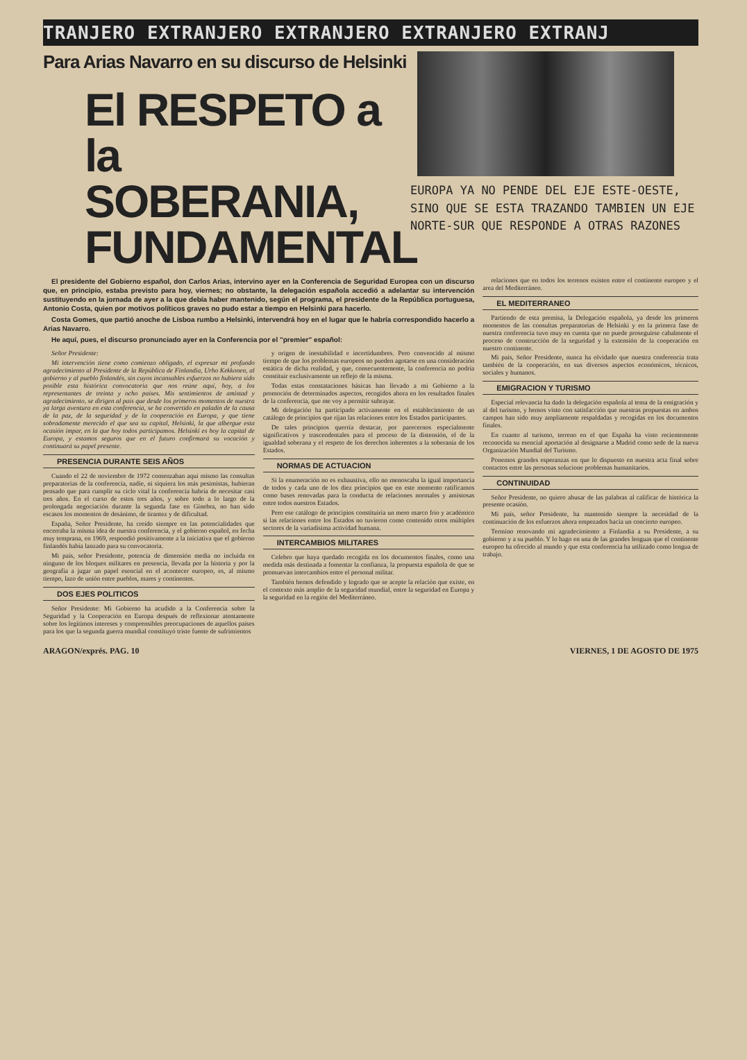TRANJERO EXTRANJERO EXTRANJERO EXTRANJERO EXTRANJ
Para Arias Navarro en su discurso de Helsinki
El RESPETO a la
SOBERANIA,
FUNDAMENTAL
EUROPA YA NO PENDE DEL EJE ESTE-OESTE, SINO QUE SE ESTA TRAZANDO TAMBIEN UN EJE NORTE-SUR QUE RESPONDE A OTRAS RAZONES
El presidente del Gobierno español, don Carlos Arias, intervino ayer en la Conferencia de Seguridad Europea con un discurso que, en principio, estaba previsto para hoy, viernes; no obstante, la delegación española accedió a adelantar su intervención sustituyendo en la jornada de ayer a la que debía haber mantenido, según el programa, el presidente de la República portuguesa, Antonio Costa, quien por motivos políticos graves no pudo estar a tiempo en Helsinki para hacerlo.
Costa Gomes, que partió anoche de Lisboa rumbo a Helsinki, intervendrá hoy en el lugar que le habría correspondido hacerlo a Arias Navarro.
He aquí, pues, el discurso pronunciado ayer en la Conferencia por el "premier" español:
Señor Presidente:
Mi intervención tiene como comienzo obligado, el expresar mi profundo agradecimiento al Presidente de la República de Finlandia, Urho Kekkonen, al gobierno y al pueblo finlandés, sin cuyos incansables esfuerzos no hubiera sido posible esta histórica convocatoria que nos reúne aquí, hoy, a los representantes de treinta y ocho países. Mis sentimientos de amistad y agradecimiento, se dirigen al país que desde los primeros momentos de nuestra ya larga aventura en esta conferencia, se ha convertido en paladín de la causa de la paz, de la seguridad y de la cooperación en Europa, y que tiene sobradamente merecido el que sea su capital, Helsinki, la que albergue esta ocasión impar, en la que hoy todos participamos. Helsinki es hoy la capital de Europa, y estamos seguros que en el futuro confirmará su vocación y continuará su papel presente.
PRESENCIA DURANTE SEIS AÑOS
Cuando el 22 de noviembre de 1972 comenzaban aquí mismo las consultas preparatorias de la conferencia, nadie, ni siquiera los más pesimistas, hubieran pensado que para cumplir su ciclo vital la conferencia habría de necesitar casi tres años. En el curso de estos tres años, y sobre todo a lo largo de la prolongada negociación durante la segunda fase en Ginebra, no han sido escasos los momentos de desánimo, de tirantez y de dificultad.
España, Señor Presidente, ha creído siempre en las potencialidades que encerraba la misma idea de nuestra conferencia, y el gobierno español, en fecha muy temprana, en 1969, respondió positivamente a la iniciativa que el gobierno finlandés había lanzado para su convocatoria.
Mi país, señor Presidente, potencia de dimensión media no incluida en ninguno de los bloques militares en presencia, llevada por la historia y por la geografía a jugar un papel esencial en el acontecer europeo, es, al mismo tiempo, lazo de unión entre pueblos, mares y continentes.
DOS EJES POLITICOS
Señor Presidente: Mi Gobierno ha acudido a la Conferencia sobre la Seguridad y la Cooperación en Europa después de reflexionar atentamente sobre los legítimos intereses y comprensibles preocupaciones de aquellos países para los que la segunda guerra mundial constituyó triste fuente de sufrimientos
y origen de inestabilidad e incertidumbres. Pero convencido al mismo tiempo de que los problemas europeos no pueden agotarse en una consideración estática de dicha realidad, y que, consecuentemente, la conferencia no podría constituir exclusivamente un reflejo de la misma.
Todas estas constataciones básicas han llevado a mi Gobierno a la promoción de determinados aspectos, recogidos ahora en los resultados finales de la conferencia, que me voy a permitir subrayar.
Mi delegación ha participado activamente en el establecimiento de un catálogo de principios que rijan las relaciones entre los Estados participantes.
De tales principios querría destacar, por parecernos especialmente significativos y trascendentales para el proceso de la distensión, el de la igualdad soberana y el respeto de los derechos inherentes a la soberanía de los Estados.
NORMAS DE ACTUACION
Si la enumeración no es exhaustiva, ello no menoscaba la igual importancia de todos y cada uno de los diez principios que en este momento ratificamos como bases renovadas para la conducta de relaciones normales y amistosas entre todos nuestros Estados.
Pero ese catálogo de principios constituiría un mero marco frío y académico si las relaciones entre los Estados no tuvieron como contenido otros múltiples sectores de la variadísima actividad humana.
INTERCAMBIOS MILITARES
Celebro que haya quedado recogida en los documentos finales, como una medida más destinada a fomentar la confianza, la propuesta española de que se promuevan intercambios entre el personal militar.
También hemos defendido y logrado que se acepte la relación que existe, en el contexto más amplio de la seguridad mundial, entre la seguridad en Europa y la seguridad en la región del Mediterráneo.
relaciones que en todos los terrenos existen entre el continente europeo y el area del Mediterráneo.
EL MEDITERRANEO
Partiendo de esta premisa, la Delegación española, ya desde los primeros momentos de las consultas preparatorias de Helsinki y en la primera fase de nuestra conferencia tuvo muy en cuenta que no puede proseguirse cabalmente el proceso de construcción de la seguridad y la extensión de la cooperación en nuestro continente.
Mi país, Señor Presidente, nunca ha olvidado que nuestra conferencia trata también de la cooperación, en sus diversos aspectos económicos, técnicos, sociales y humanos.
EMIGRACION Y TURISMO
Especial relevancia ha dado la delegación española al tema de la emigración y al del turismo, y hemos visto con satisfacción que nuestras propuestas en ambos campos han sido muy ampliamente respaldadas y recogidas en los documentos finales.
En cuanto al turismo, terreno en el que España ha visto recientemente reconocida su esencial aportación al designarse a Madrid como sede de la nueva Organización Mundial del Turismo.
Ponemos grandes esperanzas en que lo dispuesto en nuestra acta final sobre contactos entre las personas solucione problemas humanitarios.
CONTINUIDAD
Señor Presidente, no quiero abusar de las palabras al calificar de histórica la presente ocasión.
Mi país, señor Presidente, ha mantenido siempre la necesidad de la continuación de los esfuerzos ahora empezados hacia un concierto europeo.
Termino renovando mi agradecimiento a Finlandia a su Presidente, a su gobierno y a su pueblo. Y lo hago en una de las grandes lenguas que el continente europeo ha ofrecido al mundo y que esta conferencia ha utilizado como lengua de trabajo.
ARAGON/exprés. PAG. 10 VIERNES, 1 DE AGOSTO DE 1975